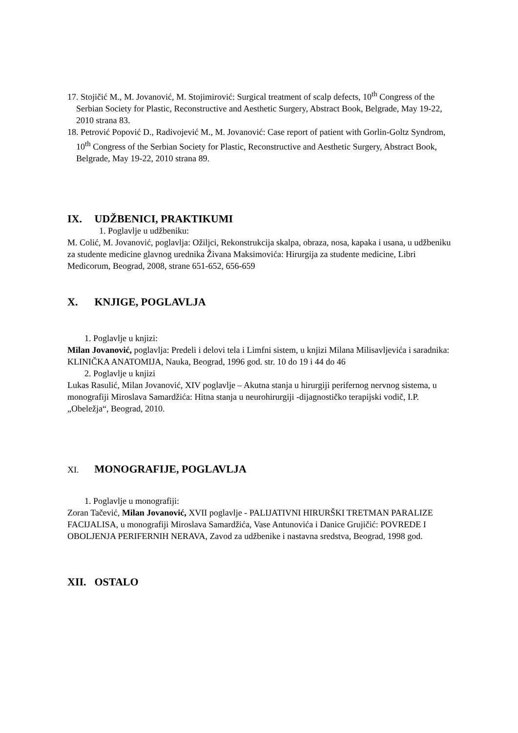17. Stojičić M., M. Jovanović, M. Stojimirović: Surgical treatment of scalp defects, 10<sup>th</sup> Congress of the Serbian Society for Plastic, Reconstructive and Aesthetic Surgery, Abstract Book, Belgrade, May 19-22, 2010 strana 83.
18. Petrović Popović D., Radivojević M., M. Jovanović: Case report of patient with Gorlin-Goltz Syndrom, 10<sup>th</sup> Congress of the Serbian Society for Plastic, Reconstructive and Aesthetic Surgery, Abstract Book, Belgrade, May 19-22, 2010 strana 89.
IX. UDŽBENICI, PRAKTIKUMI
1. Poglavlje u udžbeniku:
M. Colić, M. Jovanović, poglavlja: Ožiljci, Rekonstrukcija skalpa, obraza, nosa, kapaka i usana, u udžbeniku za studente medicine glavnog urednika Živana Maksimovića: Hirurgija za studente medicine, Libri Medicorum, Beograd, 2008, strane 651-652, 656-659
X. KNJIGE, POGLAVLJA
1. Poglavlje u knjizi:
Milan Jovanović, poglavlja: Predeli i delovi tela i Limfni sistem, u knjizi Milana Milisavljevića i saradnika: KLINIČKA ANATOMIJA, Nauka, Beograd, 1996 god. str. 10 do 19 i 44 do 46
2. Poglavlje u knjizi
Lukas Rasulić, Milan Jovanović, XIV poglavlje – Akutna stanja u hirurgiji perifernog nervnog sistema, u monografiji Miroslava Samardžića: Hitna stanja u neurohirurgiji -dijagnostičko terapijski vodič, I.P. „Obeležja“, Beograd, 2010.
XI. MONOGRAFIJE, POGLAVLJA
1. Poglavlje u monografiji:
Zoran Tačević, Milan Jovanović, XVII poglavlje - PALIJATIVNI HIRURŠKI TRETMAN PARALIZE FACIJALISA, u monografiji Miroslava Samardžića, Vase Antunovića i Danice Grujičić: POVREDE I OBOLJENJA PERIFERNIH NERAVA, Zavod za udžbenike i nastavna sredstva, Beograd, 1998 god.
XII. OSTALO